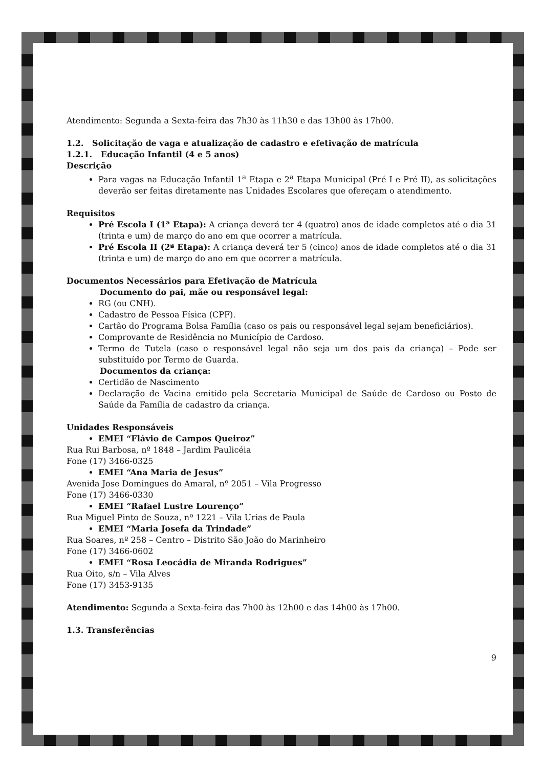Atendimento: Segunda a Sexta-feira das 7h30 às 11h30 e das 13h00 às 17h00.
1.2. Solicitação de vaga e atualização de cadastro e efetivação de matrícula
1.2.1. Educação Infantil (4 e 5 anos)
Descrição
Para vagas na Educação Infantil 1<sup>a</sup> Etapa e 2<sup>a</sup> Etapa Municipal (Pré I e Pré II), as solicitações deverão ser feitas diretamente nas Unidades Escolares que ofereçam o atendimento.
Requisitos
Pré Escola I (1ª Etapa): A criança deverá ter 4 (quatro) anos de idade completos até o dia 31 (trinta e um) de março do ano em que ocorrer a matrícula.
Pré Escola II (2ª Etapa): A criança deverá ter 5 (cinco) anos de idade completos até o dia 31 (trinta e um) de março do ano em que ocorrer a matrícula.
Documentos Necessários para Efetivação de Matrícula
Documento do pai, mãe ou responsável legal:
RG (ou CNH).
Cadastro de Pessoa Física (CPF).
Cartão do Programa Bolsa Família (caso os pais ou responsável legal sejam beneficiários).
Comprovante de Residência no Município de Cardoso.
Termo de Tutela (caso o responsável legal não seja um dos pais da criança) – Pode ser substituído por Termo de Guarda.
Documentos da criança:
Certidão de Nascimento
Declaração de Vacina emitido pela Secretaria Municipal de Saúde de Cardoso ou Posto de Saúde da Família de cadastro da criança.
Unidades Responsáveis
EMEI “Flávio de Campos Queiroz”
Rua Rui Barbosa, nº 1848 – Jardim Paulicéia
Fone (17) 3466-0325
EMEI “Ana Maria de Jesus”
Avenida Jose Domingues do Amaral, nº 2051 – Vila Progresso
Fone (17) 3466-0330
EMEI “Rafael Lustre Lourenço”
Rua Miguel Pinto de Souza, nº 1221 – Vila Urias de Paula
EMEI “Maria Josefa da Trindade”
Rua Soares, nº 258 – Centro – Distrito São João do Marinheiro
Fone (17) 3466-0602
EMEI “Rosa Leocádia de Miranda Rodrigues”
Rua Oito, s/n – Vila Alves
Fone (17) 3453-9135
Atendimento: Segunda a Sexta-feira das 7h00 às 12h00 e das 14h00 às 17h00.
1.3. Transferências
9